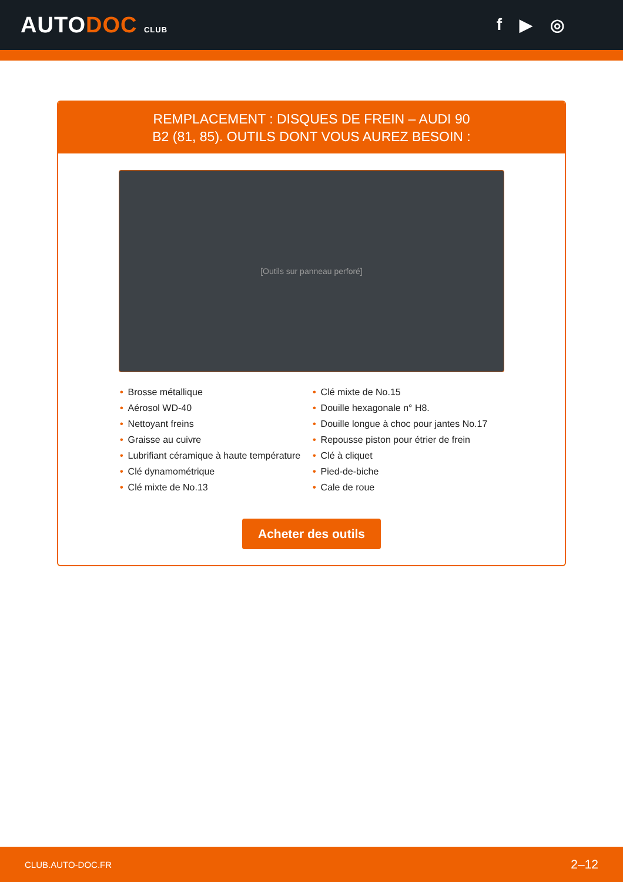AUTODOC CLUB
f ▶ ◎
REMPLACEMENT : DISQUES DE FREIN – AUDI 90 B2 (81, 85). OUTILS DONT VOUS AUREZ BESOIN :
[Outils sur panneau perforé]
• Brosse métallique
• Aérosol WD-40
• Nettoyant freins
• Graisse au cuivre
• Lubrifiant céramique à haute température
• Clé dynamométrique
• Clé mixte de No.13
• Clé mixte de No.15
• Douille hexagonale n° H8.
• Douille longue à choc pour jantes No.17
• Repousse piston pour étrier de frein
• Clé à cliquet
• Pied-de-biche
• Cale de roue
Acheter des outils
CLUB.AUTO-DOC.FR 2–12